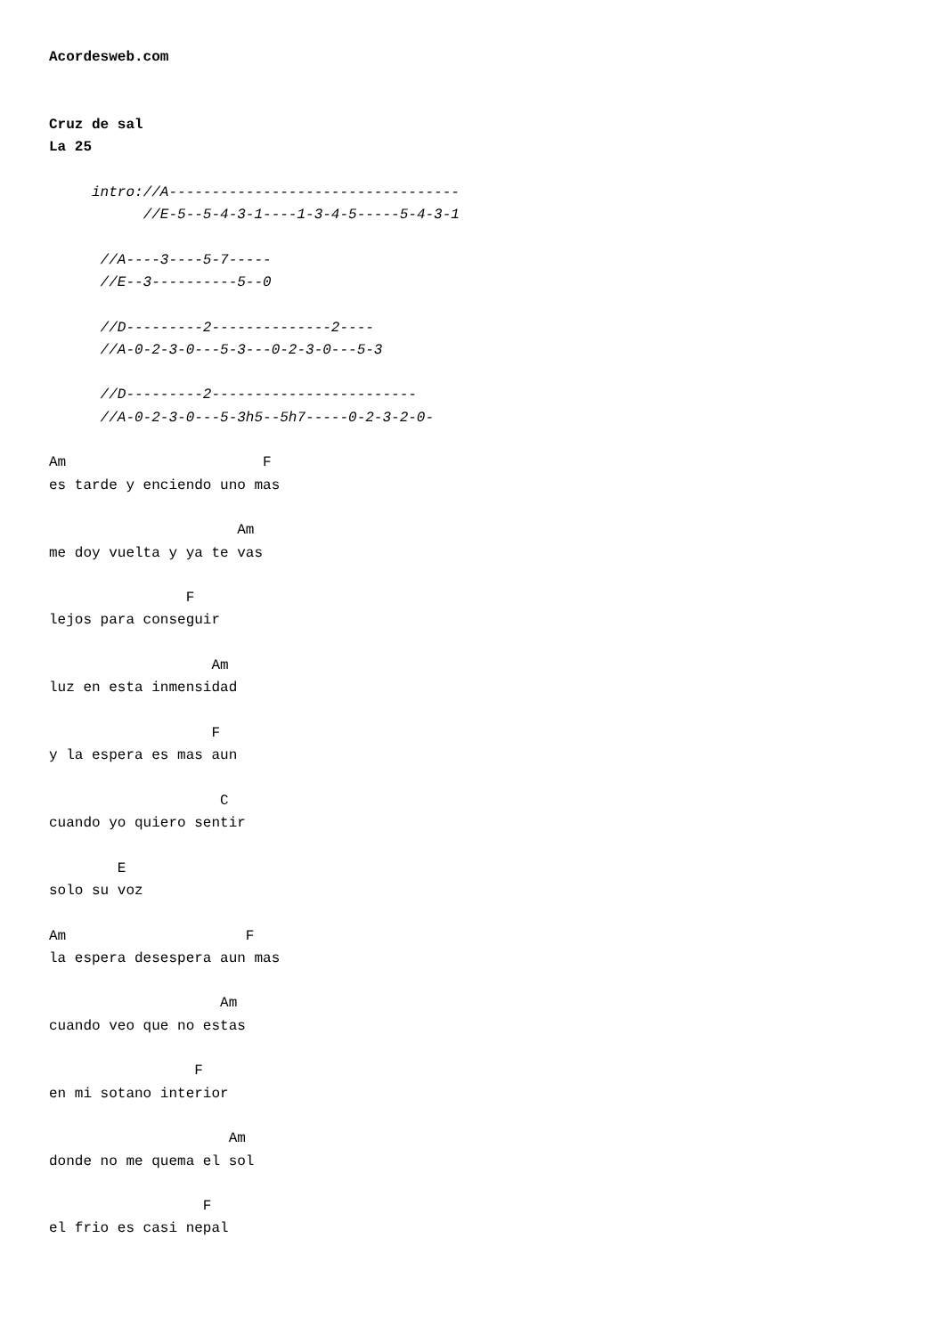Acordesweb.com


Cruz de sal
La 25

     intro://A----------------------------------
           //E-5--5-4-3-1----1-3-4-5-----5-4-3-1

      //A----3----5-7-----
      //E--3----------5--0

      //D---------2--------------2----
      //A-0-2-3-0---5-3---0-2-3-0---5-3

      //D---------2------------------------
      //A-0-2-3-0---5-3h5--5h7-----0-2-3-2-0-

Am                       F
es tarde y enciendo uno mas

                      Am
me doy vuelta y ya te vas

                F
lejos para conseguir

                   Am
luz en esta inmensidad

                   F
y la espera es mas aun

                    C
cuando yo quiero sentir

        E
solo su voz

Am                     F
la espera desespera aun mas

                    Am
cuando veo que no estas

                 F
en mi sotano interior

                     Am
donde no me quema el sol

                  F
el frio es casi nepal